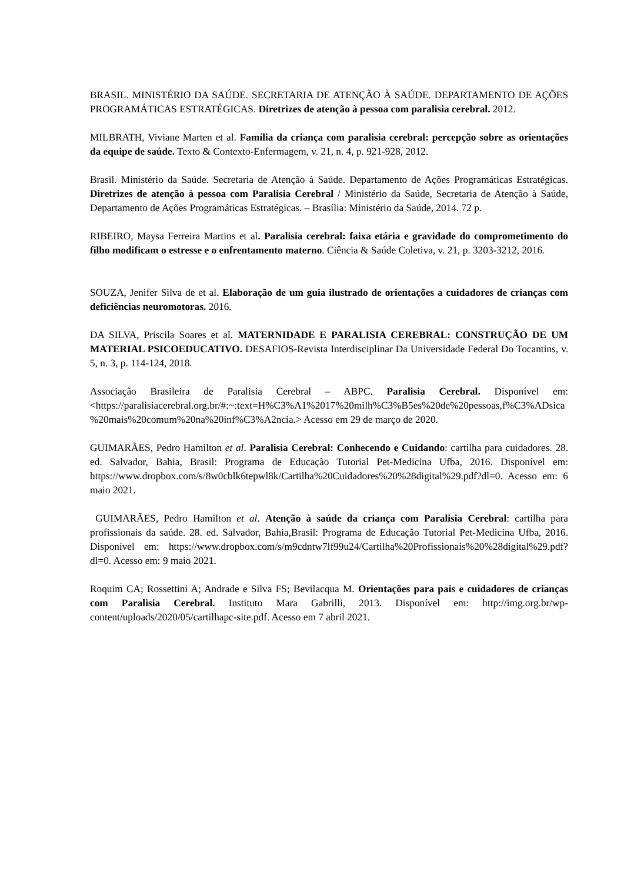BRASIL. MINISTÉRIO DA SAÚDE. SECRETARIA DE ATENÇÃO À SAÚDE. DEPARTAMENTO DE AÇÕES PROGRAMÁTICAS ESTRATÉGICAS. Diretrizes de atenção à pessoa com paralisia cerebral. 2012.
MILBRATH, Viviane Marten et al. Família da criança com paralisia cerebral: percepção sobre as orientações da equipe de saúde. Texto & Contexto-Enfermagem, v. 21, n. 4, p. 921-928, 2012.
Brasil. Ministério da Saúde. Secretaria de Atenção à Saúde. Departamento de Ações Programáticas Estratégicas. Diretrizes de atenção à pessoa com Paralisia Cerebral / Ministério da Saúde, Secretaria de Atenção à Saúde, Departamento de Ações Programáticas Estratégicas. – Brasília: Ministério da Saúde, 2014. 72 p.
RIBEIRO, Maysa Ferreira Martins et al. Paralisia cerebral: faixa etária e gravidade do comprometimento do filho modificam o estresse e o enfrentamento materno. Ciência & Saúde Coletiva, v. 21, p. 3203-3212, 2016.
SOUZA, Jenifer Silva de et al. Elaboração de um guia ilustrado de orientações a cuidadores de crianças com deficiências neuromotoras. 2016.
DA SILVA, Priscila Soares et al. MATERNIDADE E PARALISIA CEREBRAL: CONSTRUÇÃO DE UM MATERIAL PSICOEDUCATIVO. DESAFIOS-Revista Interdisciplinar Da Universidade Federal Do Tocantins, v. 5, n. 3, p. 114-124, 2018.
Associação Brasileira de Paralisia Cerebral – ABPC. Paralisia Cerebral. Disponível em: <https://paralisiacerebral.org.br/#:~:text=H%C3%A1%2017%20milh%C3%B5es%20de%20pessoas,f%C3%ADsica%20mais%20comum%20na%20inf%C3%A2ncia.> Acesso em 29 de março de 2020.
GUIMARÃES, Pedro Hamilton et al. Paralisia Cerebral: Conhecendo e Cuidando: cartilha para cuidadores. 28. ed. Salvador, Bahia, Brasil: Programa de Educação Tutorial Pet-Medicina Ufba, 2016. Disponível em: https://www.dropbox.com/s/8w0cblk6tepwl8k/Cartilha%20Cuidadores%20%28digital%29.pdf?dl=0. Acesso em: 6 maio 2021.
GUIMARÃES, Pedro Hamilton et al. Atenção à saúde da criança com Paralisia Cerebral: cartilha para profissionais da saúde. 28. ed. Salvador, Bahia,Brasil: Programa de Educação Tutorial Pet-Medicina Ufba, 2016. Disponível em: https://www.dropbox.com/s/m9cdntw7lf99u24/Cartilha%20Profissionais%20%28digital%29.pdf?dl=0. Acesso em: 9 maio 2021.
Roquim CA; Rossettini A; Andrade e Silva FS; Bevilacqua M. Orientações para pais e cuidadores de crianças com Paralisia Cerebral. Instituto Mara Gabrilli, 2013. Disponível em: http://img.org.br/wp-content/uploads/2020/05/cartilhapc-site.pdf. Acesso em 7 abril 2021.